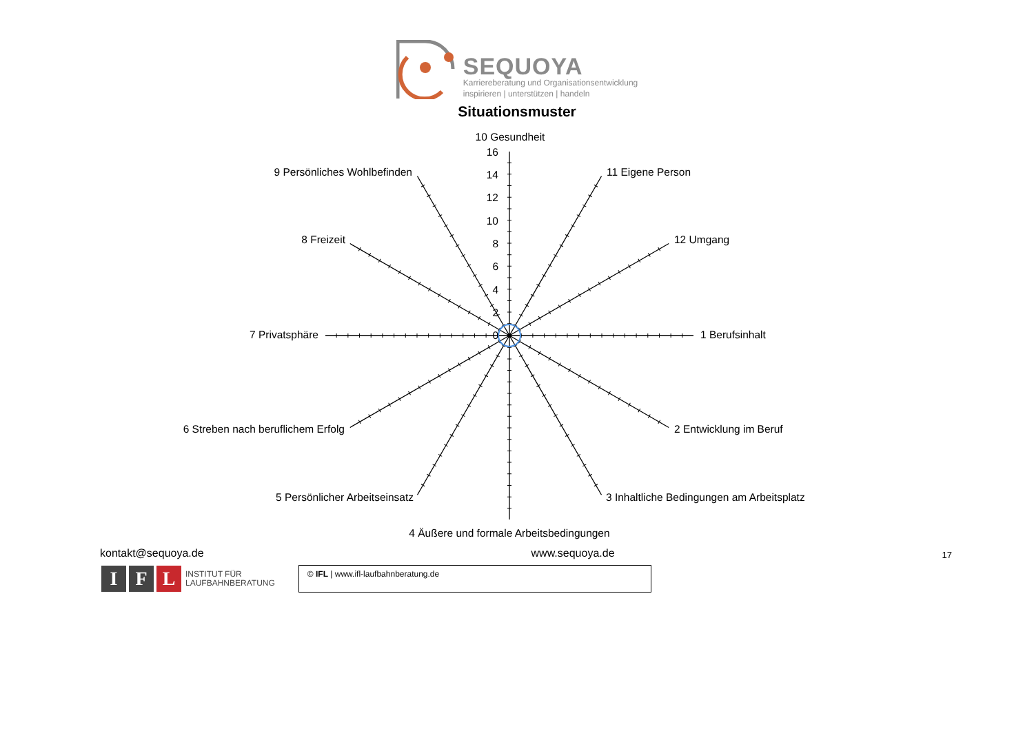SEQUOYA
Karriereberatung und Organisationsentwicklung
inspirieren | unterstützen | handeln
Situationsmuster
10 Gesundheit
16
14
12
10
8
6
4
2
0
9 Persönliches Wohlbefinden
11 Eigene Person
8 Freizeit
12 Umgang
7 Privatsphäre
1 Berufsinhalt
6 Streben nach beruflichem Erfolg
2 Entwicklung im Beruf
5 Persönlicher Arbeitseinsatz
3 Inhaltliche Bedingungen am Arbeitsplatz
4 Äußere und formale Arbeitsbedingungen
kontakt@sequoya.de www.sequoya.de 17
I F L INSTITUT FÜR
LAUFBAHNBERATUNG
© IFL | www.ifl-laufbahnberatung.de